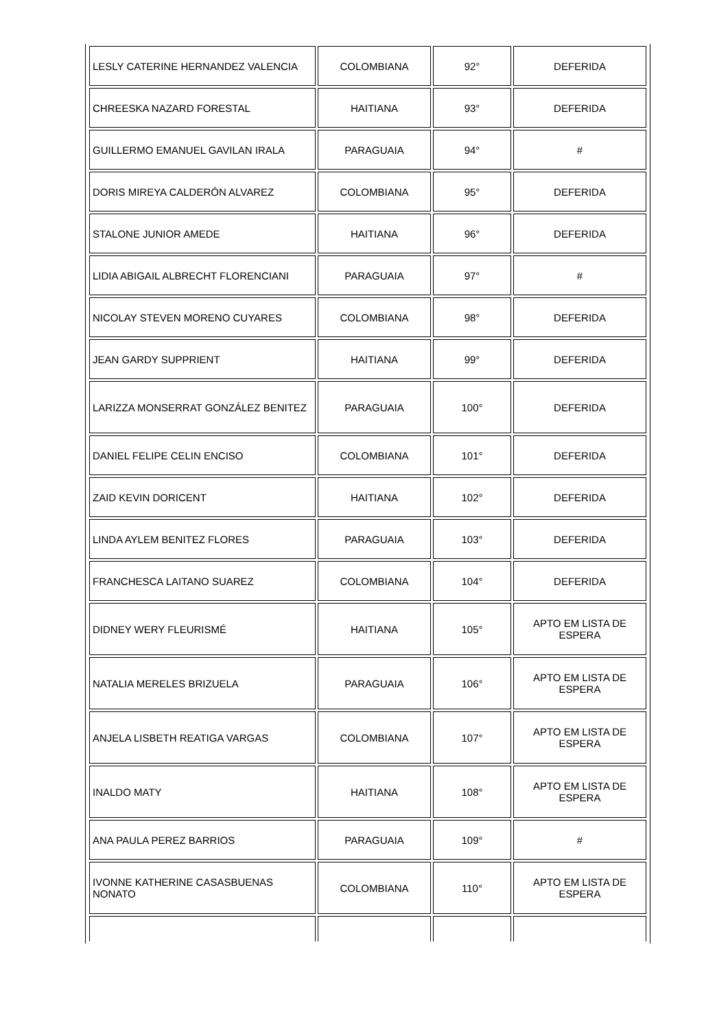| LESLY CATERINE HERNANDEZ VALENCIA | COLOMBIANA | 92° | DEFERIDA |
| CHREESKA NAZARD FORESTAL | HAITIANA | 93° | DEFERIDA |
| GUILLERMO EMANUEL GAVILAN IRALA | PARAGUAIA | 94° | # |
| DORIS MIREYA CALDERÓN ALVAREZ | COLOMBIANA | 95° | DEFERIDA |
| STALONE JUNIOR AMEDE | HAITIANA | 96° | DEFERIDA |
| LIDIA ABIGAIL ALBRECHT FLORENCIANI | PARAGUAIA | 97° | # |
| NICOLAY STEVEN MORENO CUYARES | COLOMBIANA | 98° | DEFERIDA |
| JEAN GARDY SUPPRIENT | HAITIANA | 99° | DEFERIDA |
| LARIZZA MONSERRAT GONZÁLEZ BENITEZ | PARAGUAIA | 100° | DEFERIDA |
| DANIEL FELIPE CELIN ENCISO | COLOMBIANA | 101° | DEFERIDA |
| ZAID KEVIN DORICENT | HAITIANA | 102° | DEFERIDA |
| LINDA AYLEM BENITEZ FLORES | PARAGUAIA | 103° | DEFERIDA |
| FRANCHESCA LAITANO SUAREZ | COLOMBIANA | 104° | DEFERIDA |
| DIDNEY WERY FLEURISMÉ | HAITIANA | 105° | APTO EM LISTA DE ESPERA |
| NATALIA MERELES BRIZUELA | PARAGUAIA | 106° | APTO EM LISTA DE ESPERA |
| ANJELA LISBETH REATIGA VARGAS | COLOMBIANA | 107° | APTO EM LISTA DE ESPERA |
| INALDO MATY | HAITIANA | 108° | APTO EM LISTA DE ESPERA |
| ANA PAULA PEREZ BARRIOS | PARAGUAIA | 109° | # |
| IVONNE KATHERINE CASASBUENAS NONATO | COLOMBIANA | 110° | APTO EM LISTA DE ESPERA |